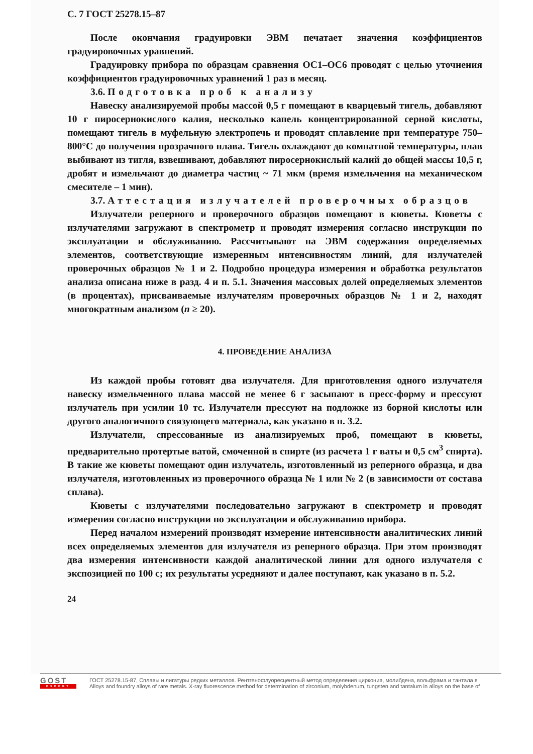С. 7 ГОСТ 25278.15–87
После окончания градуировки ЭВМ печатает значения коэффициентов градуировочных уравнений.
Градуировку прибора по образцам сравнения ОС1–ОС6 проводят с целью уточнения коэффициентов градуировочных уравнений 1 раз в месяц.
3.6. Подготовка проб к анализу
Навеску анализируемой пробы массой 0,5 г помещают в кварцевый тигель, добавляют 10 г пиросернокислого калия, несколько капель концентрированной серной кислоты, помещают тигель в муфельную электропечь и проводят сплавление при температуре 750–800°С до получения прозрачного плава. Тигель охлаждают до комнатной температуры, плав выбивают из тигля, взвешивают, добавляют пиросернокислый калий до общей массы 10,5 г, дробят и измельчают до диаметра частиц ~ 71 мкм (время измельчения на механическом смесителе – 1 мин).
3.7. Аттестация излучателей проверочных образцов
Излучатели реперного и проверочного образцов помещают в кюветы. Кюветы с излучателями загружают в спектрометр и проводят измерения согласно инструкции по эксплуатации и обслуживанию. Рассчитывают на ЭВМ содержания определяемых элементов, соответствующие измеренным интенсивностям линий, для излучателей проверочных образцов № 1 и 2. Подробно процедура измерения и обработка результатов анализа описана ниже в разд. 4 и п. 5.1. Значения массовых долей определяемых элементов (в процентах), присваиваемые излучателям проверочных образцов № 1 и 2, находят многократным анализом (n ≥ 20).
4. ПРОВЕДЕНИЕ АНАЛИЗА
Из каждой пробы готовят два излучателя. Для приготовления одного излучателя навеску измельченного плава массой не менее 6 г засыпают в пресс-форму и прессуют излучатель при усилии 10 тс. Излучатели прессуют на подложке из борной кислоты или другого аналогичного связующего материала, как указано в п. 3.2.
Излучатели, спрессованные из анализируемых проб, помещают в кюветы, предварительно протертые ватой, смоченной в спирте (из расчета 1 г ваты и 0,5 см<sup>3</sup> спирта). В такие же кюветы помещают один излучатель, изготовленный из реперного образца, и два излучателя, изготовленных из проверочного образца № 1 или № 2 (в зависимости от состава сплава).
Кюветы с излучателями последовательно загружают в спектрометр и проводят измерения согласно инструкции по эксплуатации и обслуживанию прибора.
Перед началом измерений производят измерение интенсивности аналитических линий всех определяемых элементов для излучателя из реперного образца. При этом производят два измерения интенсивности каждой аналитической линии для одного излучателя с экспозицией по 100 с; их результаты усредняют и далее поступают, как указано в п. 5.2.
24
GOST
EXPERT
ГОСТ 25278.15-87, Сплавы и лигатуры редких металлов. Рентгенофлуоресцентный метод определения циркония, молибдена, вольфрама и тантала в
Alloys and foundry alloys of rare metals. X-ray fluorescence method for determination of zirconium, molybdenum, tungsten and tantalum in alloys on the base of